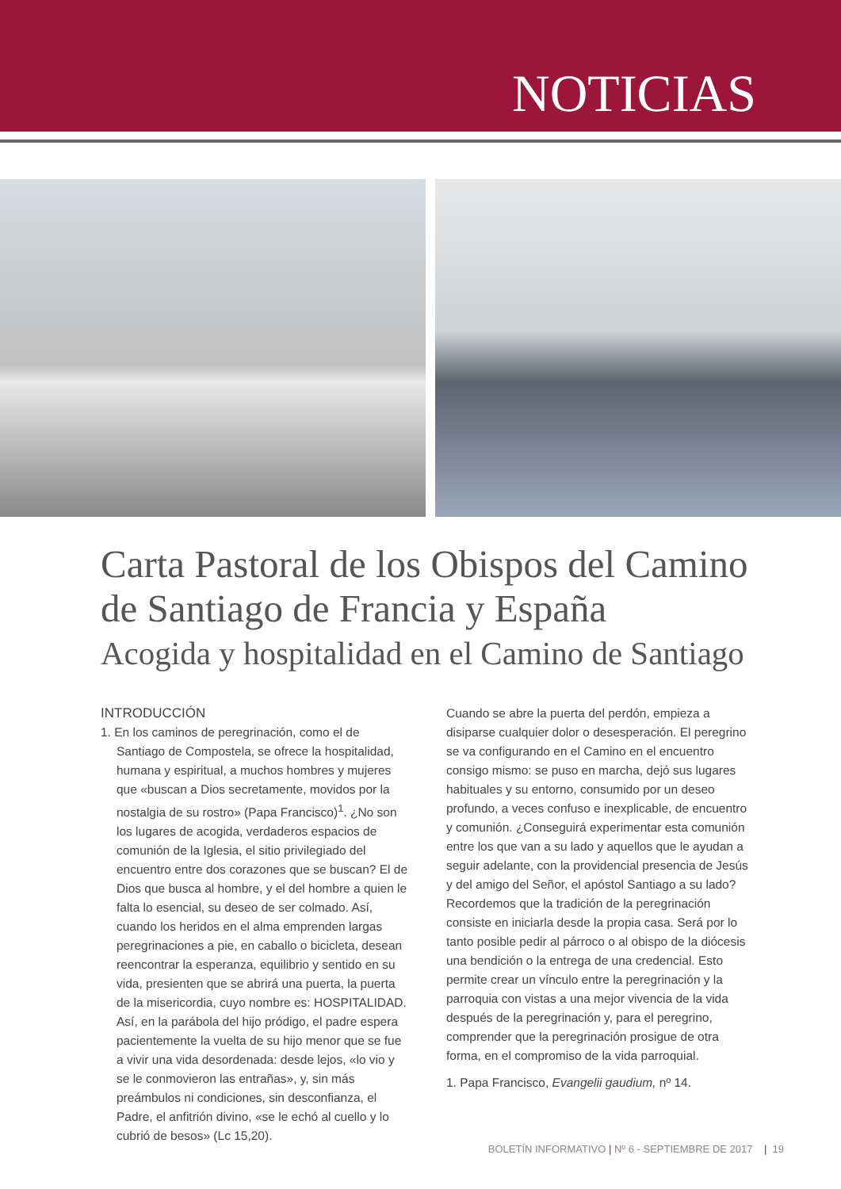NOTICIAS
Carta Pastoral de los Obispos del Camino de Santiago de Francia y España
Acogida y hospitalidad en el Camino de Santiago
INTRODUCCIÓN
1. En los caminos de peregrinación, como el de Santiago de Compostela, se ofrece la hospitalidad, humana y espiritual, a muchos hombres y mujeres que «buscan a Dios secretamente, movidos por la nostalgia de su rostro» (Papa Francisco)<sup>1</sup>. ¿No son los lugares de acogida, verdaderos espacios de comunión de la Iglesia, el sitio privilegiado del encuentro entre dos corazones que se buscan? El de Dios que busca al hombre, y el del hombre a quien le falta lo esencial, su deseo de ser colmado. Así, cuando los heridos en el alma emprenden largas peregrinaciones a pie, en caballo o bicicleta, desean reencontrar la esperanza, equilibrio y sentido en su vida, presienten que se abrirá una puerta, la puerta de la misericordia, cuyo nombre es: HOSPITALIDAD. Así, en la parábola del hijo pródigo, el padre espera pacientemente la vuelta de su hijo menor que se fue a vivir una vida desordenada: desde lejos, «lo vio y se le conmovieron las entrañas», y, sin más preámbulos ni condiciones, sin desconfianza, el Padre, el anfitrión divino, «se le echó al cuello y lo cubrió de besos» (Lc 15,20).
Cuando se abre la puerta del perdón, empieza a disiparse cualquier dolor o desesperación. El peregrino se va configurando en el Camino en el encuentro consigo mismo: se puso en marcha, dejó sus lugares habituales y su entorno, consumido por un deseo profundo, a veces confuso e inexplicable, de encuentro y comunión. ¿Conseguirá experimentar esta comunión entre los que van a su lado y aquellos que le ayudan a seguir adelante, con la providencial presencia de Jesús y del amigo del Señor, el apóstol Santiago a su lado? Recordemos que la tradición de la peregrinación consiste en iniciarla desde la propia casa. Será por lo tanto posible pedir al párroco o al obispo de la diócesis una bendición o la entrega de una credencial. Esto permite crear un vínculo entre la peregrinación y la parroquia con vistas a una mejor vivencia de la vida después de la peregrinación y, para el peregrino, comprender que la peregrinación prosigue de otra forma, en el compromiso de la vida parroquial.
1. Papa Francisco, Evangelii gaudium, nº 14.
BOLETÍN INFORMATIVO | Nº 6 - SEPTIEMBRE DE 2017 | 19